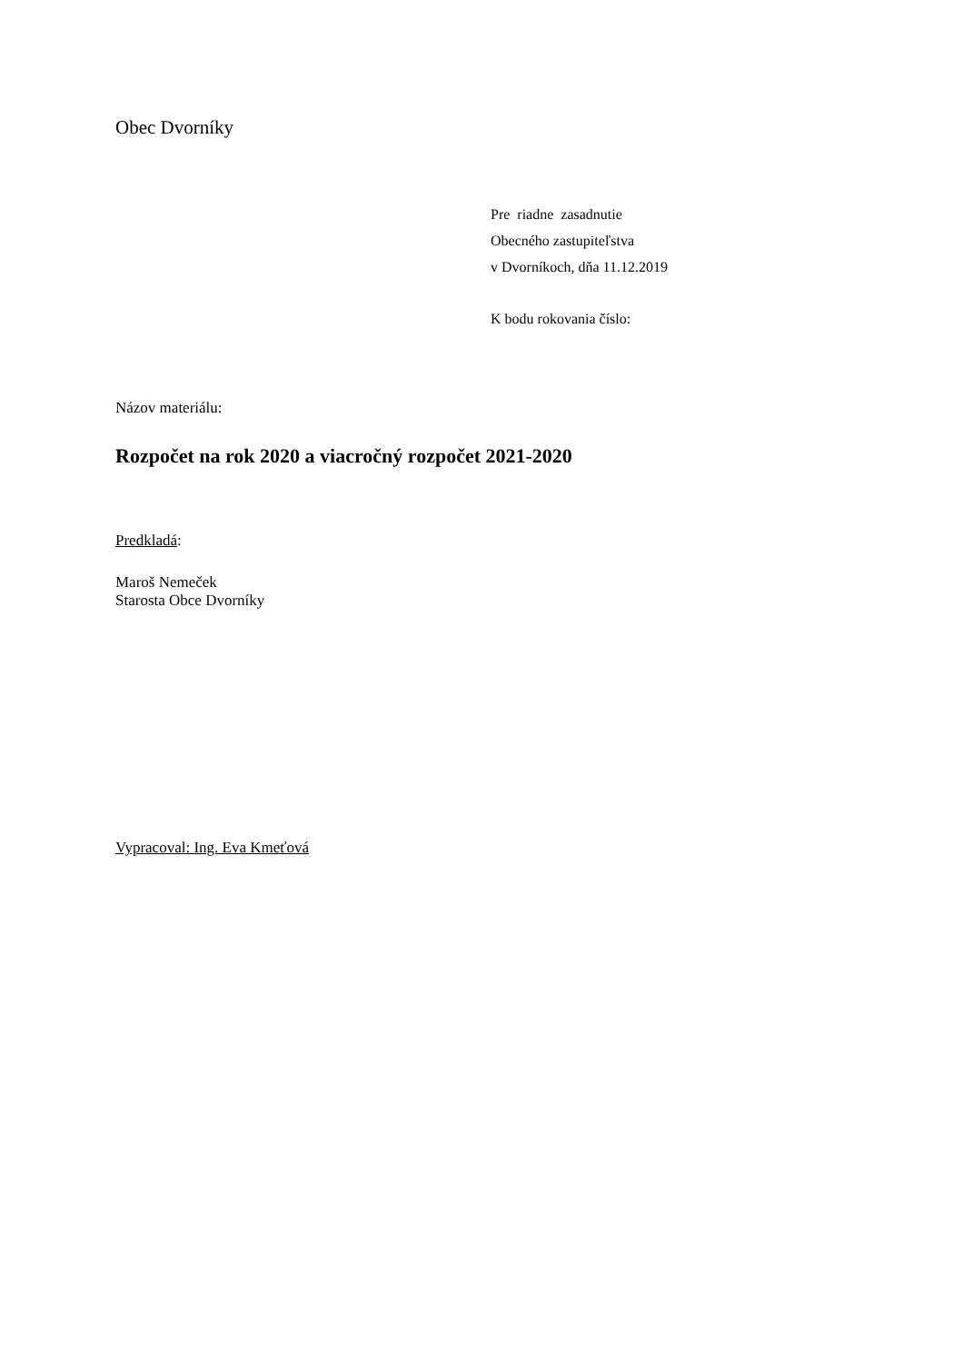Obec Dvorníky
Pre riadne zasadnutie
Obecného zastupiteľstva
v Dvorníkoch, dňa 11.12.2019
K bodu rokovania číslo:
Názov materiálu:
Rozpočet na rok 2020 a viacročný rozpočet 2021-2020
Predkladá:
Maroš Nemeček
Starosta Obce Dvorníky
Vypracoval: Ing. Eva Kmeťová